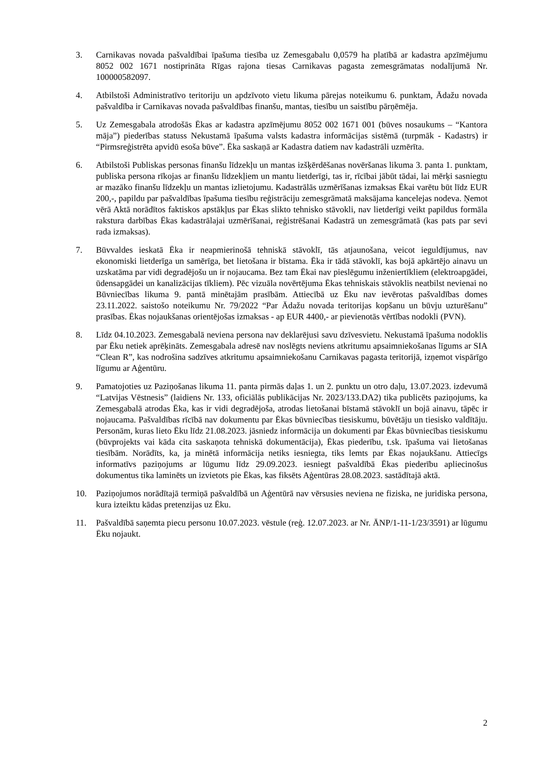3. Carnikavas novada pašvaldībai īpašuma tiesība uz Zemesgabalu 0,0579 ha platībā ar kadastra apzīmējumu 8052 002 1671 nostiprināta Rīgas rajona tiesas Carnikavas pagasta zemesgrāmatas nodalījumā Nr. 100000582097.
4. Atbilstoši Administratīvo teritoriju un apdzīvoto vietu likuma pārejas noteikumu 6. punktam, Ādažu novada pašvaldība ir Carnikavas novada pašvaldības finanšu, mantas, tiesību un saistību pārņēmēja.
5. Uz Zemesgabala atrodošās Ēkas ar kadastra apzīmējumu 8052 002 1671 001 (būves nosaukums – “Kantora māja”) piederības statuss Nekustamā īpašuma valsts kadastra informācijas sistēmā (turpmāk - Kadastrs) ir “Pirmsreģistrēta apvidū esoša būve”. Ēka saskaņā ar Kadastra datiem nav kadastrāli uzmērīta.
6. Atbilstoši Publiskas personas finanšu līdzekļu un mantas izšķērdēšanas novēršanas likuma 3. panta 1. punktam, publiska persona rīkojas ar finanšu līdzekļiem un mantu lietderīgi, tas ir, rīcībai jābūt tādai, lai mērķi sasniegtu ar mazāko finanšu līdzekļu un mantas izlietojumu. Kadastrālās uzmērīšanas izmaksas Ēkai varētu būt līdz EUR 200,-, papildu par pašvaldības īpašuma tiesību reģistrāciju zemesgrāmatā maksājama kancelejas nodeva. Ņemot vērā Aktā norādītos faktiskos apstākļus par Ēkas slikto tehnisko stāvokli, nav lietderīgi veikt papildus formāla rakstura darbības Ēkas kadastrālajai uzmērīšanai, reģistrēšanai Kadastrā un zemesgrāmatā (kas pats par sevi rada izmaksas).
7. Būvvaldes ieskatā Ēka ir neapmierinošā tehniskā stāvoklī, tās atjaunošana, veicot ieguldījumus, nav ekonomiski lietderīga un samērīga, bet lietošana ir bīstama. Ēka ir tādā stāvoklī, kas bojā apkārtējo ainavu un uzskatāma par vidi degradējošu un ir nojaucama. Bez tam Ēkai nav pieslēgumu inženiertīkliem (elektroapgādei, ūdensapgādei un kanalizācijas tīkliem). Pēc vizuāla novērtējuma Ēkas tehniskais stāvoklis neatbilst nevienai no Būvniecības likuma 9. pantā minētajām prasībām. Attiecībā uz Ēku nav ievērotas pašvaldības domes 23.11.2022. saistošo noteikumu Nr. 79/2022 “Par Ādažu novada teritorijas kopšanu un būvju uzturēšanu” prasības. Ēkas nojaukšanas orientējošas izmaksas - ap EUR 4400,- ar pievienotās vērtības nodokli (PVN).
8. Līdz 04.10.2023. Zemesgabalā neviena persona nav deklarējusi savu dzīvesvietu. Nekustamā īpašuma nodoklis par Ēku netiek aprēķināts. Zemesgabala adresē nav noslēgts neviens atkritumu apsaimniekošanas līgums ar SIA “Clean R”, kas nodrošina sadzīves atkritumu apsaimniekošanu Carnikavas pagasta teritorijā, izņemot vispārīgo līgumu ar Aģentūru.
9. Pamatojoties uz Paziņošanas likuma 11. panta pirmās daļas 1. un 2. punktu un otro daļu, 13.07.2023. izdevumā “Latvijas Vēstnesis” (laidiens Nr. 133, oficiālās publikācijas Nr. 2023/133.DA2) tika publicēts paziņojums, ka Zemesgabalā atrodas Ēka, kas ir vidi degradējoša, atrodas lietošanai bīstamā stāvoklī un bojā ainavu, tāpēc ir nojaucama. Pašvaldības rīcībā nav dokumentu par Ēkas būvniecības tiesiskumu, būvētāju un tiesisko valdītāju. Personām, kuras lieto Ēku līdz 21.08.2023. jāsniedz informācija un dokumenti par Ēkas būvniecības tiesiskumu (būvprojekts vai kāda cita saskaņota tehniskā dokumentācija), Ēkas piederību, t.sk. īpašuma vai lietošanas tiesībām. Norādīts, ka, ja minētā informācija netiks iesniegta, tiks lemts par Ēkas nojaukšanu. Attiecīgs informatīvs paziņojums ar lūgumu līdz 29.09.2023. iesniegt pašvaldībā Ēkas piederību apliecinošus dokumentus tika laminēts un izvietots pie Ēkas, kas fiksēts Aģentūras 28.08.2023. sastādītajā aktā.
10. Paziņojumos norādītajā termiņā pašvaldībā un Aģentūrā nav vērsusies neviena ne fiziska, ne juridiska persona, kura izteiktu kādas pretenzijas uz Ēku.
11. Pašvaldībā saņemta piecu personu 10.07.2023. vēstule (reģ. 12.07.2023. ar Nr. ĀNP/1-11-1/23/3591) ar lūgumu Ēku nojaukt.
2